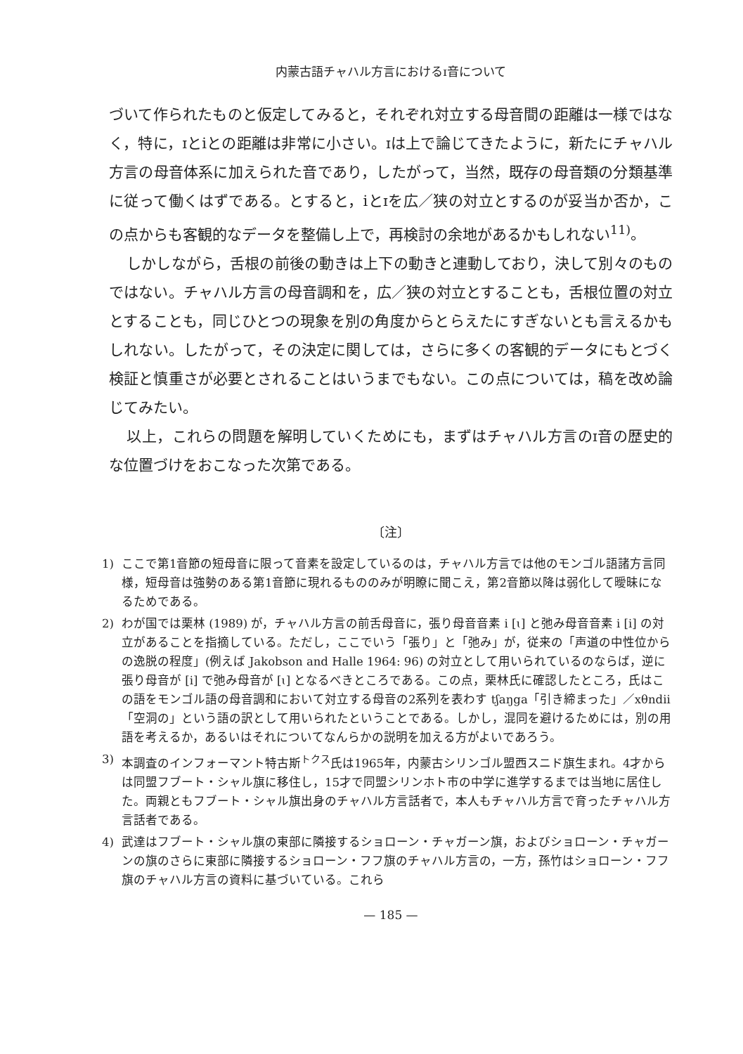内蒙古語チャハル方言におけるɪ音について
づいて作られたものと仮定してみると，それぞれ対立する母音間の距離は一様ではなく，特に，ɪとiとの距離は非常に小さい。ɪは上で論じてきたように，新たにチャハル方言の母音体系に加えられた音であり，したがって，当然，既存の母音類の分類基準に従って働くはずである。とすると，iとɪを広／狭の対立とするのが妥当か否か，この点からも客観的なデータを整備し上で，再検討の余地があるかもしれない<sup>11)</sup>。
しかしながら，舌根の前後の動きは上下の動きと連動しており，決して別々のものではない。チャハル方言の母音調和を，広／狭の対立とすることも，舌根位置の対立とすることも，同じひとつの現象を別の角度からとらえたにすぎないとも言えるかもしれない。したがって，その決定に関しては，さらに多くの客観的データにもとづく検証と慎重さが必要とされることはいうまでもない。この点については，稿を改め論じてみたい。
以上，これらの問題を解明していくためにも，まずはチャハル方言のɪ音の歴史的な位置づけをおこなった次第である。
〔注〕
1) ここで第1音節の短母音に限って音素を設定しているのは，チャハル方言では他のモンゴル語諸方言同様，短母音は強勢のある第1音節に現れるもののみが明瞭に聞こえ，第2音節以降は弱化して曖昧になるためである。
2) わが国では栗林 (1989) が，チャハル方言の前舌母音に，張り母音音素 i [ɩ] と弛み母音音素 i [i] の対立があることを指摘している。ただし，ここでいう「張り」と「弛み」が，従来の「声道の中性位からの逸脱の程度」(例えば Jakobson and Halle 1964: 96) の対立として用いられているのならば，逆に張り母音が [i] で弛み母音が [ɩ] となるべきところである。この点，栗林氏に確認したところ，氏はこの語をモンゴル語の母音調和において対立する母音の2系列を表わす tʃaŋga「引き締まった」／xθndii「空洞の」という語の訳として用いられたということである。しかし，混同を避けるためには，別の用語を考えるか，あるいはそれについてなんらかの説明を加える方がよいであろう。
3) 本調査のインフォーマント特古斯<sup>トクス</sup>氏は1965年，内蒙古シリンゴル盟西スニド旗生まれ。4才からは同盟フブート・シャル旗に移住し，15才で同盟シリンホト市の中学に進学するまでは当地に居住した。両親ともフブート・シャル旗出身のチャハル方言話者で，本人もチャハル方言で育ったチャハル方言話者である。
4) 武達はフブート・シャル旗の東部に隣接するショローン・チャガーン旗，およびショローン・チャガーンの旗のさらに東部に隣接するショローン・フフ旗のチャハル方言の，一方，孫竹はショローン・フフ旗のチャハル方言の資料に基づいている。これら
— 185 —